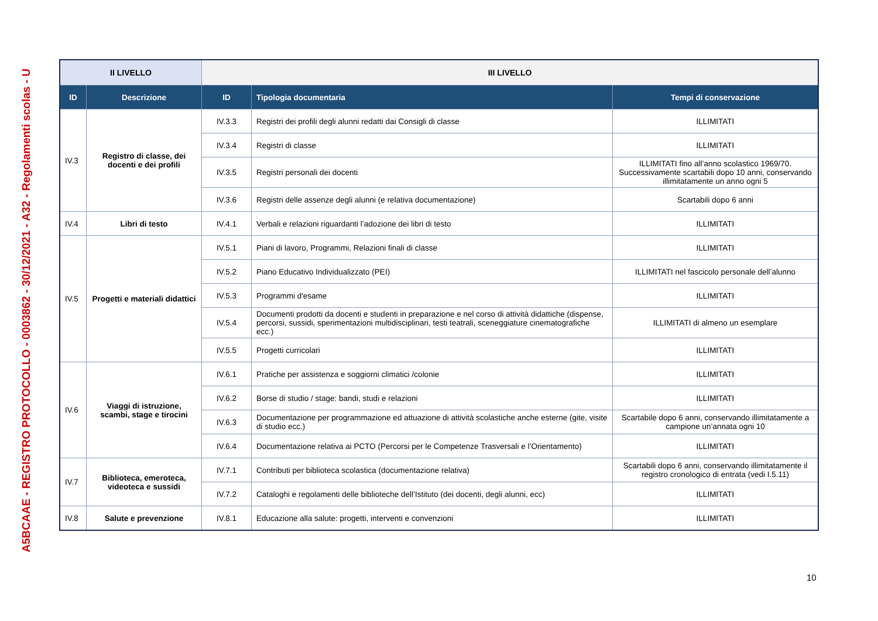A5BCAAE - REGISTRO PROTOCOLLO - 0003862 - 30/12/2021 - A32 - Regolamenti scolas - U
| II LIVELLO | | III LIVELLO | | |
| --- | --- | --- | --- | --- |
| ID | Descrizione | ID | Tipologia documentaria | Tempi di conservazione |
| IV.3 | Registro di classe, dei docenti e dei profili | IV.3.3 | Registri dei profili degli alunni redatti dai Consigli di classe | ILLIMITATI |
| | | IV.3.4 | Registri di classe | ILLIMITATI |
| | | IV.3.5 | Registri personali dei docenti | ILLIMITATI fino all’anno scolastico 1969/70. Successivamente scartabili dopo 10 anni, conservando illimitatamente un anno ogni 5 |
| | | IV.3.6 | Registri delle assenze degli alunni (e relativa documentazione) | Scartabili dopo 6 anni |
| IV.4 | Libri di testo | IV.4.1 | Verbali e relazioni riguardanti l’adozione dei libri di testo | ILLIMITATI |
| IV.5 | Progetti e materiali didattici | IV.5.1 | Piani di lavoro, Programmi, Relazioni finali di classe | ILLIMITATI |
| | | IV.5.2 | Piano Educativo Individualizzato (PEI) | ILLIMITATI nel fascicolo personale dell’alunno |
| | | IV.5.3 | Programmi d'esame | ILLIMITATI |
| | | IV.5.4 | Documenti prodotti da docenti e studenti in preparazione e nel corso di attività didattiche (dispense, percorsi, sussidi, sperimentazioni multidisciplinari, testi teatrali, sceneggiature cinematografiche ecc.) | ILLIMITATI di almeno un esemplare |
| | | IV.5.5 | Progetti curricolari | ILLIMITATI |
| IV.6 | Viaggi di istruzione, scambi, stage e tirocini | IV.6.1 | Pratiche per assistenza e soggiorni climatici /colonie | ILLIMITATI |
| | | IV.6.2 | Borse di studio / stage: bandi, studi e relazioni | ILLIMITATI |
| | | IV.6.3 | Documentazione per programmazione ed attuazione di attività scolastiche anche esterne (gite, visite di studio ecc.) | Scartabile dopo 6 anni, conservando illimitatamente a campione un’annata ogni 10 |
| | | IV.6.4 | Documentazione relativa ai PCTO (Percorsi per le Competenze Trasversali e l’Orientamento) | ILLIMITATI |
| IV.7 | Biblioteca, emeroteca, videoteca e sussidi | IV.7.1 | Contributi per biblioteca scolastica (documentazione relativa) | Scartabili dopo 6 anni, conservando illimitatamente il registro cronologico di entrata (vedi I.5.11) |
| | | IV.7.2 | Cataloghi e regolamenti delle biblioteche dell’Istituto (dei docenti, degli alunni, ecc) | ILLIMITATI |
| IV.8 | Salute e prevenzione | IV.8.1 | Educazione alla salute: progetti, interventi e convenzioni | ILLIMITATI |
10